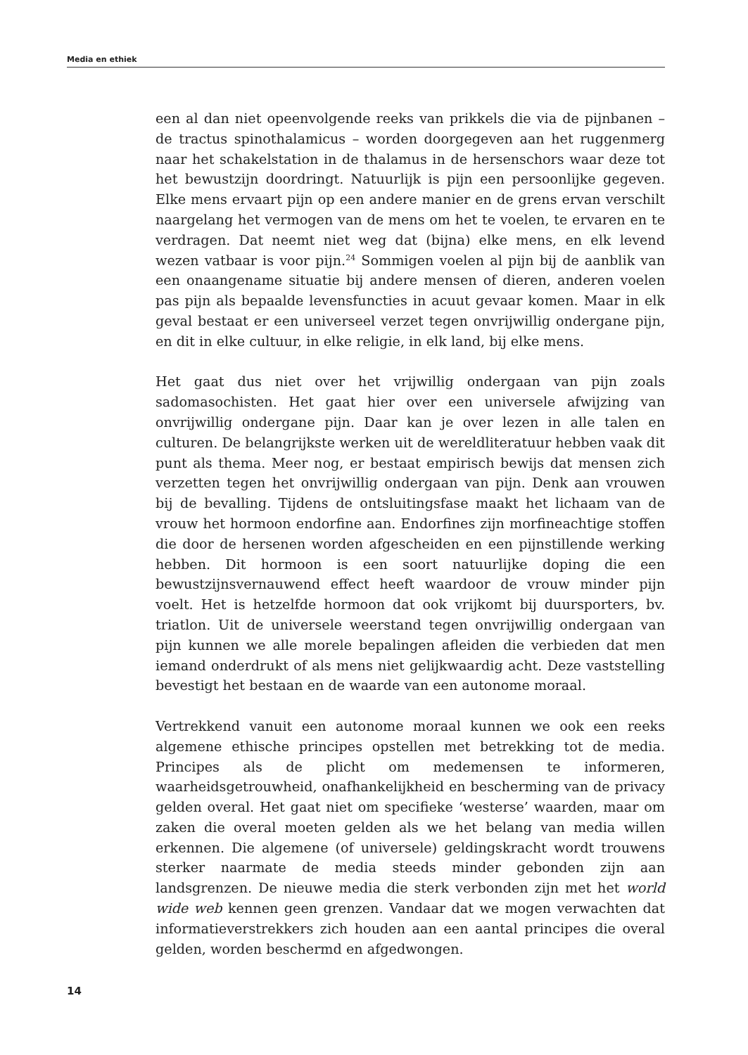Media en ethiek
een al dan niet opeenvolgende reeks van prikkels die via de pijnbanen – de tractus spinothalamicus – worden doorgegeven aan het ruggenmerg naar het schakelstation in de thalamus in de hersenschors waar deze tot het bewustzijn doordringt. Natuurlijk is pijn een persoonlijke gegeven. Elke mens ervaart pijn op een andere manier en de grens ervan verschilt naargelang het vermogen van de mens om het te voelen, te ervaren en te verdragen. Dat neemt niet weg dat (bijna) elke mens, en elk levend wezen vatbaar is voor pijn.<sup>24</sup> Sommigen voelen al pijn bij de aanblik van een onaangename situatie bij andere mensen of dieren, anderen voelen pas pijn als bepaalde levensfuncties in acuut gevaar komen. Maar in elk geval bestaat er een universeel verzet tegen onvrijwillig ondergane pijn, en dit in elke cultuur, in elke religie, in elk land, bij elke mens.
Het gaat dus niet over het vrijwillig ondergaan van pijn zoals sadomasochisten. Het gaat hier over een universele afwijzing van onvrijwillig ondergane pijn. Daar kan je over lezen in alle talen en culturen. De belangrijkste werken uit de wereldliteratuur hebben vaak dit punt als thema. Meer nog, er bestaat empirisch bewijs dat mensen zich verzetten tegen het onvrijwillig ondergaan van pijn. Denk aan vrouwen bij de bevalling. Tijdens de ontsluitingsfase maakt het lichaam van de vrouw het hormoon endorfine aan. Endorfines zijn morfineachtige stoffen die door de hersenen worden afgescheiden en een pijnstillende werking hebben. Dit hormoon is een soort natuurlijke doping die een bewustzijnsvernauwend effect heeft waardoor de vrouw minder pijn voelt. Het is hetzelfde hormoon dat ook vrijkomt bij duursporters, bv. triatlon. Uit de universele weerstand tegen onvrijwillig ondergaan van pijn kunnen we alle morele bepalingen afleiden die verbieden dat men iemand onderdrukt of als mens niet gelijkwaardig acht. Deze vaststelling bevestigt het bestaan en de waarde van een autonome moraal.
Vertrekkend vanuit een autonome moraal kunnen we ook een reeks algemene ethische principes opstellen met betrekking tot de media. Principes als de plicht om medemensen te informeren, waarheidsgetrouwheid, onafhankelijkheid en bescherming van de privacy gelden overal. Het gaat niet om specifieke ‘westerse’ waarden, maar om zaken die overal moeten gelden als we het belang van media willen erkennen. Die algemene (of universele) geldingskracht wordt trouwens sterker naarmate de media steeds minder gebonden zijn aan landsgrenzen. De nieuwe media die sterk verbonden zijn met het world wide web kennen geen grenzen. Vandaar dat we mogen verwachten dat informatieverstrekkers zich houden aan een aantal principes die overal gelden, worden beschermd en afgedwongen.
14